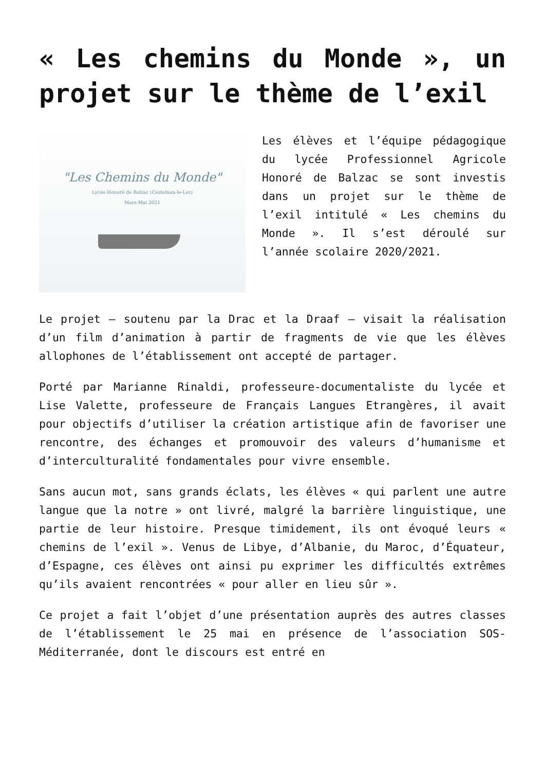« Les chemins du Monde », un projet sur le thème de l’exil
"Les Chemins du Monde"
Lycée Honoré de Balzac (Castelnau-le-Lez)
Mars-Mai 2021
Les élèves et l’équipe pédagogique du lycée Professionnel Agricole Honoré de Balzac se sont investis dans un projet sur le thème de l’exil intitulé « Les chemins du Monde ». Il s’est déroulé sur l’année scolaire 2020/2021.
Le projet – soutenu par la Drac et la Draaf – visait la réalisation d’un film d’animation à partir de fragments de vie que les élèves allophones de l’établissement ont accepté de partager.
Porté par Marianne Rinaldi, professeure-documentaliste du lycée et Lise Valette, professeure de Français Langues Etrangères, il avait pour objectifs d’utiliser la création artistique afin de favoriser une rencontre, des échanges et promouvoir des valeurs d’humanisme et d’interculturalité fondamentales pour vivre ensemble.
Sans aucun mot, sans grands éclats, les élèves « qui parlent une autre langue que la notre » ont livré, malgré la barrière linguistique, une partie de leur histoire. Presque timidement, ils ont évoqué leurs « chemins de l’exil ». Venus de Libye, d’Albanie, du Maroc, d’Équateur, d’Espagne, ces élèves ont ainsi pu exprimer les difficultés extrêmes qu’ils avaient rencontrées « pour aller en lieu sûr ».
Ce projet a fait l’objet d’une présentation auprès des autres classes de l’établissement le 25 mai en présence de l’association SOS-Méditerranée, dont le discours est entré en